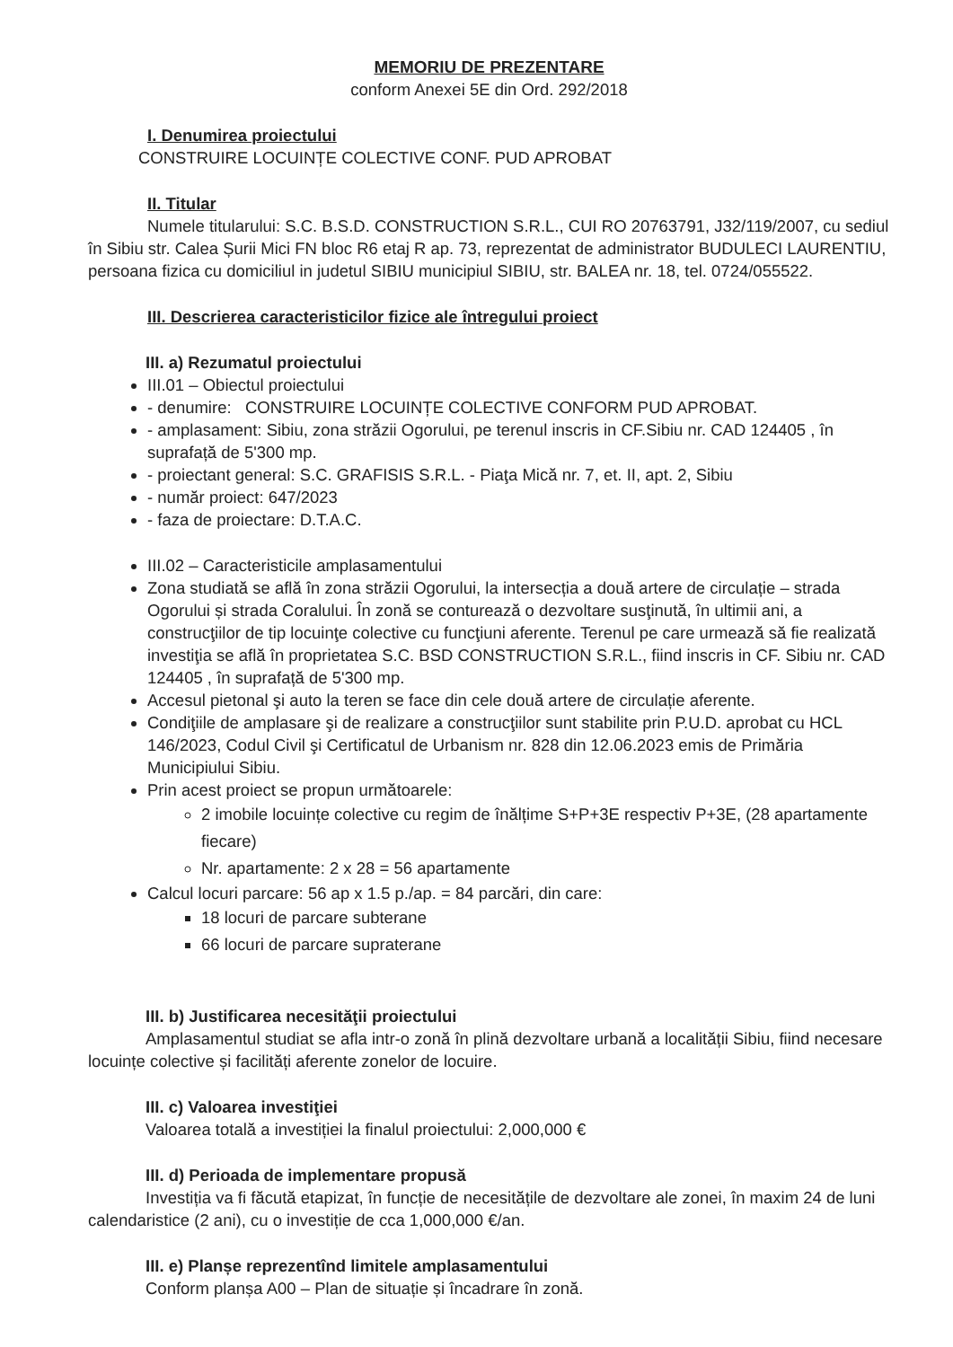MEMORIU DE PREZENTARE
conform Anexei 5E din Ord. 292/2018
I. Denumirea proiectului
CONSTRUIRE LOCUINȚE COLECTIVE CONF. PUD APROBAT
II. Titular
Numele titularului: S.C. B.S.D. CONSTRUCTION S.R.L., CUI RO 20763791, J32/119/2007, cu sediul în Sibiu str. Calea Șurii Mici FN bloc R6 etaj R ap. 73, reprezentat de administrator BUDULECI LAURENTIU, persoana fizica cu domiciliul in judetul SIBIU municipiul SIBIU, str. BALEA nr. 18, tel. 0724/055522.
III. Descrierea caracteristicilor fizice ale întregului proiect
III. a) Rezumatul proiectului
III.01 – Obiectul proiectului
- denumire: CONSTRUIRE LOCUINȚE COLECTIVE CONFORM PUD APROBAT.
- amplasament: Sibiu, zona străzii Ogorului, pe terenul inscris in CF.Sibiu nr. CAD 124405 , în suprafață de 5'300 mp.
- proiectant general: S.C. GRAFISIS S.R.L. - Piaţa Mică nr. 7, et. II, apt. 2, Sibiu
- număr proiect: 647/2023
- faza de proiectare: D.T.A.C.
III.02 – Caracteristicile amplasamentului
Zona studiată se află în zona străzii Ogorului, la intersecția a două artere de circulație – strada Ogorului și strada Coralului. În zonă se conturează o dezvoltare susţinută, în ultimii ani, a construcţiilor de tip locuinţe colective cu funcţiuni aferente. Terenul pe care urmează să fie realizată investiţia se află în proprietatea S.C. BSD CONSTRUCTION S.R.L., fiind inscris in CF. Sibiu nr. CAD 124405 , în suprafață de 5'300 mp.
Accesul pietonal şi auto la teren se face din cele două artere de circulație aferente.
Condiţiile de amplasare şi de realizare a construcţiilor sunt stabilite prin P.U.D. aprobat cu HCL 146/2023, Codul Civil şi Certificatul de Urbanism nr. 828 din 12.06.2023 emis de Primăria Municipiului Sibiu.
Prin acest proiect se propun următoarele:
2 imobile locuințe colective cu regim de înălțime S+P+3E respectiv P+3E, (28 apartamente fiecare)
Nr. apartamente: 2 x 28 = 56 apartamente
Calcul locuri parcare: 56 ap x 1.5 p./ap. = 84 parcări, din care:
18 locuri de parcare subterane
66 locuri de parcare supraterane
III. b) Justificarea necesităţii proiectului
Amplasamentul studiat se afla intr-o zonă în plină dezvoltare urbană a localității Sibiu, fiind necesare locuințe colective și facilități aferente zonelor de locuire.
III. c) Valoarea investiţiei
Valoarea totală a investiției la finalul proiectului: 2,000,000 €
III. d) Perioada de implementare propusă
Investiția va fi făcută etapizat, în funcție de necesitățile de dezvoltare ale zonei, în maxim 24 de luni calendaristice (2 ani), cu o investiție de cca 1,000,000 €/an.
III. e) Planșe reprezentînd limitele amplasamentului
Conform planșa A00 – Plan de situație și încadrare în zonă.